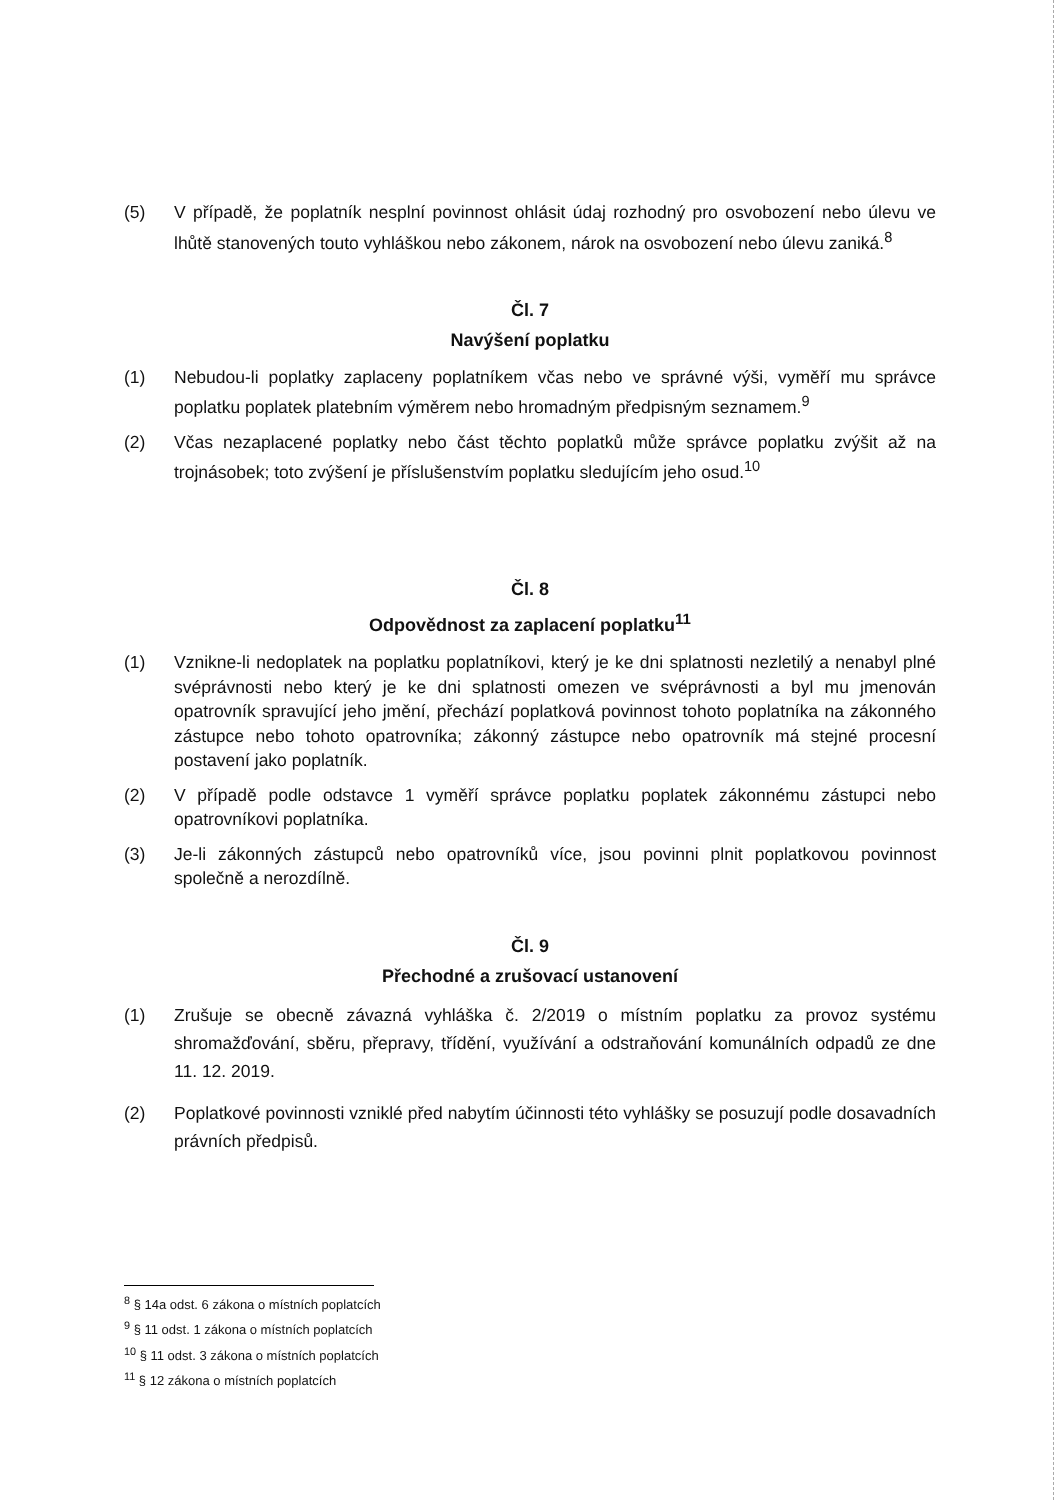(5) V případě, že poplatník nesplní povinnost ohlásit údaj rozhodný pro osvobození nebo úlevu ve lhůtě stanovených touto vyhláškou nebo zákonem, nárok na osvobození nebo úlevu zaniká.<sup>8</sup>
Čl. 7
Navýšení poplatku
(1) Nebudou-li poplatky zaplaceny poplatníkem včas nebo ve správné výši, vyměří mu správce poplatku poplatek platebním výměrem nebo hromadným předpisným seznamem.<sup>9</sup>
(2) Včas nezaplacené poplatky nebo část těchto poplatků může správce poplatku zvýšit až na trojnásobek; toto zvýšení je příslušenstvím poplatku sledujícím jeho osud.<sup>10</sup>
Čl. 8
Odpovědnost za zaplacení poplatku<sup>11</sup>
(1) Vznikne-li nedoplatek na poplatku poplatníkovi, který je ke dni splatnosti nezletilý a nenabyl plné svéprávnosti nebo který je ke dni splatnosti omezen ve svéprávnosti a byl mu jmenován opatrovník spravující jeho jmění, přechází poplatková povinnost tohoto poplatníka na zákonného zástupce nebo tohoto opatrovníka; zákonný zástupce nebo opatrovník má stejné procesní postavení jako poplatník.
(2) V případě podle odstavce 1 vyměří správce poplatku poplatek zákonnému zástupci nebo opatrovníkovi poplatníka.
(3) Je-li zákonných zástupců nebo opatrovníků více, jsou povinni plnit poplatkovou povinnost společně a nerozdílně.
Čl. 9
Přechodné a zrušovací ustanovení
(1) Zrušuje se obecně závazná vyhláška č. 2/2019 o místním poplatku za provoz systému shromažďování, sběru, přepravy, třídění, využívání a odstraňování komunálních odpadů ze dne 11. 12. 2019.
(2) Poplatkové povinnosti vzniklé před nabytím účinnosti této vyhlášky se posuzují podle dosavadních právních předpisů.
<sup>8</sup> § 14a odst. 6 zákona o místních poplatcích
<sup>9</sup> § 11 odst. 1 zákona o místních poplatcích
<sup>10</sup> § 11 odst. 3 zákona o místních poplatcích
<sup>11</sup> § 12 zákona o místních poplatcích